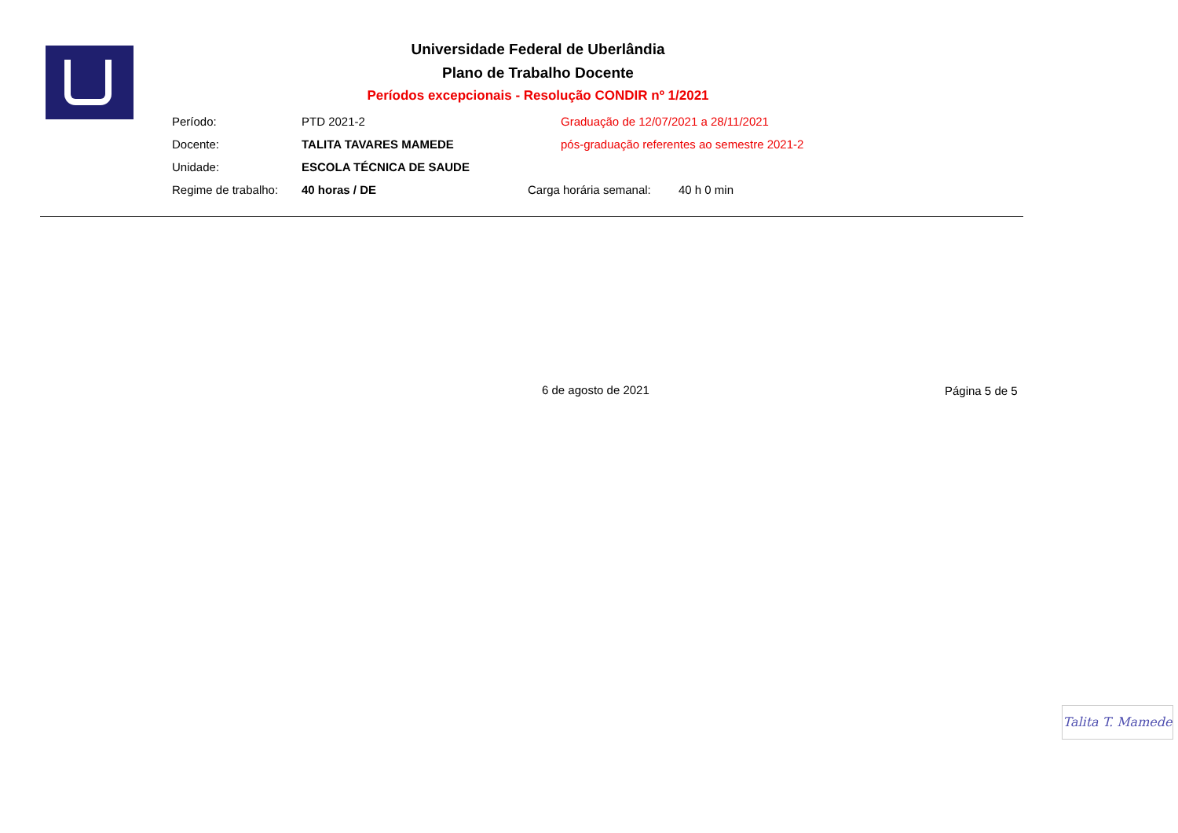Universidade Federal de Uberlândia
Plano de Trabalho Docente
Períodos excepcionais - Resolução CONDIR nº 1/2021
Período: PTD 2021-2 Graduação de 12/07/2021 a 28/11/2021
Docente: TALITA TAVARES MAMEDE pós-graduação referentes ao semestre 2021-2
Unidade: ESCOLA TÉCNICA DE SAUDE
Regime de trabalho: 40 horas / DE Carga horária semanal: 40 h 0 min
6 de agosto de 2021 Página 5 de 5
Talita T. Mamede